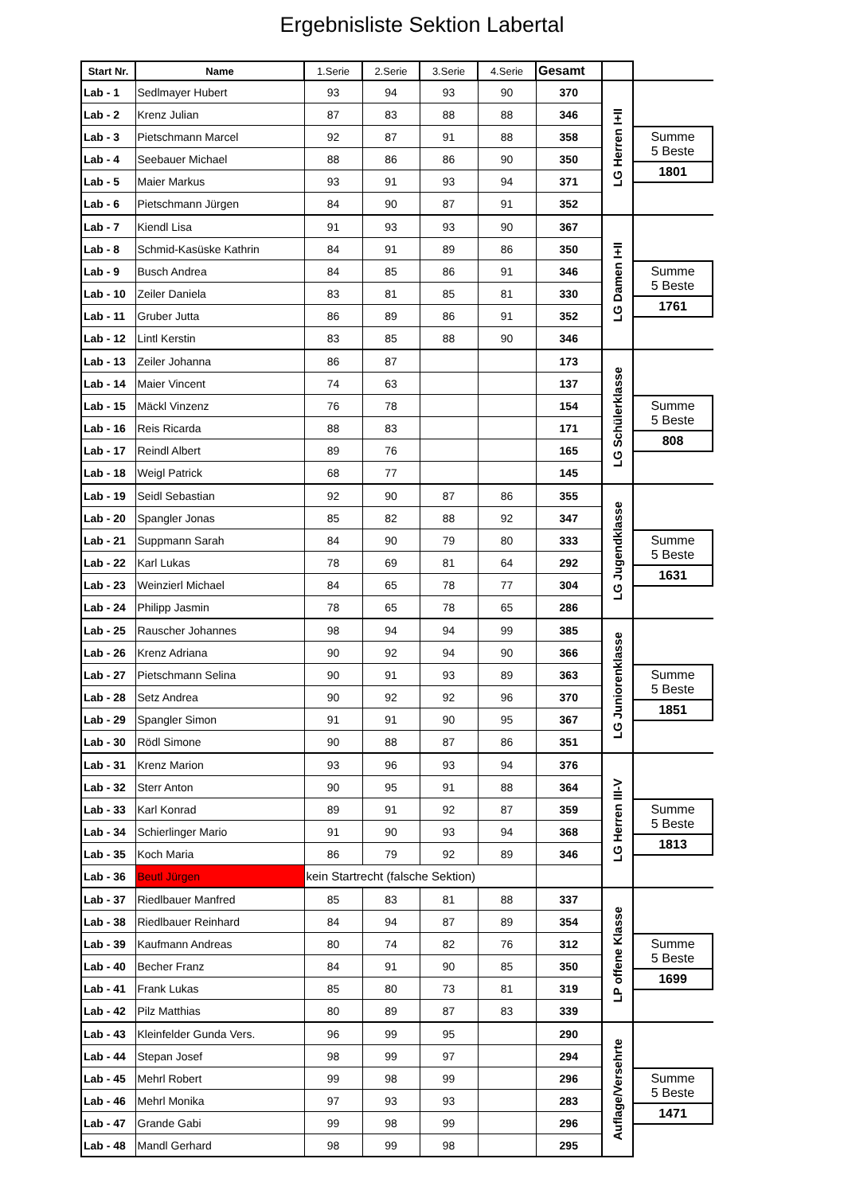Ergebnisliste Sektion Labertal
| Start Nr. | Name | 1.Serie | 2.Serie | 3.Serie | 4.Serie | Gesamt | | |
| --- | --- | --- | --- | --- | --- | --- | --- | --- |
| Lab - 1 | Sedlmayer Hubert | 93 | 94 | 93 | 90 | 370 | LG Herren I+II | Summe 5 Beste 1801 |
| Lab - 2 | Krenz Julian | 87 | 83 | 88 | 88 | 346 | | |
| Lab - 3 | Pietschmann Marcel | 92 | 87 | 91 | 88 | 358 | | |
| Lab - 4 | Seebauer Michael | 88 | 86 | 86 | 90 | 350 | | |
| Lab - 5 | Maier Markus | 93 | 91 | 93 | 94 | 371 | | |
| Lab - 6 | Pietschmann Jürgen | 84 | 90 | 87 | 91 | 352 | | |
| Lab - 7 | Kiendl Lisa | 91 | 93 | 93 | 90 | 367 | LG Damen I+II | Summe 5 Beste 1761 |
| Lab - 8 | Schmid-Kasüske Kathrin | 84 | 91 | 89 | 86 | 350 | | |
| Lab - 9 | Busch Andrea | 84 | 85 | 86 | 91 | 346 | | |
| Lab - 10 | Zeiler Daniela | 83 | 81 | 85 | 81 | 330 | | |
| Lab - 11 | Gruber Jutta | 86 | 89 | 86 | 91 | 352 | | |
| Lab - 12 | Lintl Kerstin | 83 | 85 | 88 | 90 | 346 | | |
| Lab - 13 | Zeiler Johanna | 86 | 87 | | | 173 | LG Schülerklasse | Summe 5 Beste 808 |
| Lab - 14 | Maier Vincent | 74 | 63 | | | 137 | | |
| Lab - 15 | Mäckl Vinzenz | 76 | 78 | | | 154 | | |
| Lab - 16 | Reis Ricarda | 88 | 83 | | | 171 | | |
| Lab - 17 | Reindl Albert | 89 | 76 | | | 165 | | |
| Lab - 18 | Weigl Patrick | 68 | 77 | | | 145 | | |
| Lab - 19 | Seidl Sebastian | 92 | 90 | 87 | 86 | 355 | LG Jugendklasse | Summe 5 Beste 1631 |
| Lab - 20 | Spangler Jonas | 85 | 82 | 88 | 92 | 347 | | |
| Lab - 21 | Suppmann Sarah | 84 | 90 | 79 | 80 | 333 | | |
| Lab - 22 | Karl Lukas | 78 | 69 | 81 | 64 | 292 | | |
| Lab - 23 | Weinzierl Michael | 84 | 65 | 78 | 77 | 304 | | |
| Lab - 24 | Philipp Jasmin | 78 | 65 | 78 | 65 | 286 | | |
| Lab - 25 | Rauscher Johannes | 98 | 94 | 94 | 99 | 385 | LG Juniorenklasse | Summe 5 Beste 1851 |
| Lab - 26 | Krenz Adriana | 90 | 92 | 94 | 90 | 366 | | |
| Lab - 27 | Pietschmann Selina | 90 | 91 | 93 | 89 | 363 | | |
| Lab - 28 | Setz Andrea | 90 | 92 | 92 | 96 | 370 | | |
| Lab - 29 | Spangler Simon | 91 | 91 | 90 | 95 | 367 | | |
| Lab - 30 | Rödl Simone | 90 | 88 | 87 | 86 | 351 | | |
| Lab - 31 | Krenz Marion | 93 | 96 | 93 | 94 | 376 | LG Herren III-V | Summe 5 Beste 1813 |
| Lab - 32 | Sterr Anton | 90 | 95 | 91 | 88 | 364 | | |
| Lab - 33 | Karl Konrad | 89 | 91 | 92 | 87 | 359 | | |
| Lab - 34 | Schierlinger Mario | 91 | 90 | 93 | 94 | 368 | | |
| Lab - 35 | Koch Maria | 86 | 79 | 92 | 89 | 346 | | |
| Lab - 36 | Beutl Jürgen | kein Startrecht (falsche Sektion) | | | | | | |
| Lab - 37 | Riedlbauer Manfred | 85 | 83 | 81 | 88 | 337 | LP offene Klasse | Summe 5 Beste 1699 |
| Lab - 38 | Riedlbauer Reinhard | 84 | 94 | 87 | 89 | 354 | | |
| Lab - 39 | Kaufmann Andreas | 80 | 74 | 82 | 76 | 312 | | |
| Lab - 40 | Becher Franz | 84 | 91 | 90 | 85 | 350 | | |
| Lab - 41 | Frank Lukas | 85 | 80 | 73 | 81 | 319 | | |
| Lab - 42 | Pilz Matthias | 80 | 89 | 87 | 83 | 339 | | |
| Lab - 43 | Kleinfelder Gunda Vers. | 96 | 99 | 95 | | 290 | Auflage/Versehrte | Summe 5 Beste 1471 |
| Lab - 44 | Stepan Josef | 98 | 99 | 97 | | 294 | | |
| Lab - 45 | Mehrl Robert | 99 | 98 | 99 | | 296 | | |
| Lab - 46 | Mehrl Monika | 97 | 93 | 93 | | 283 | | |
| Lab - 47 | Grande Gabi | 99 | 98 | 99 | | 296 | | |
| Lab - 48 | Mandl Gerhard | 98 | 99 | 98 | | 295 | | |